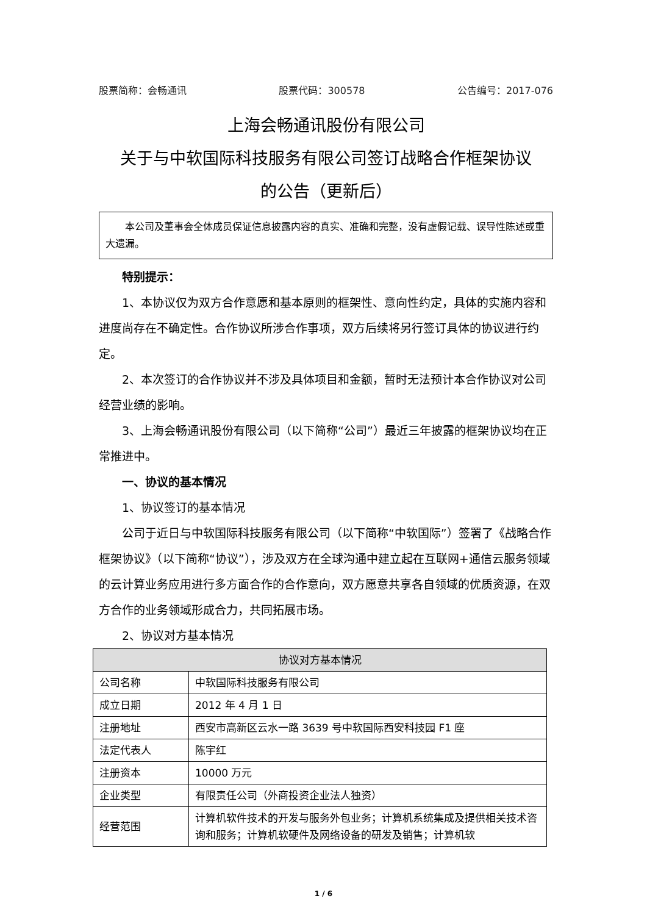股票简称：会畅通讯 股票代码：300578 公告编号：2017-076
上海会畅通讯股份有限公司
关于与中软国际科技服务有限公司签订战略合作框架协议
的公告（更新后）
本公司及董事会全体成员保证信息披露内容的真实、准确和完整，没有虚假记载、误导性陈述或重大遗漏。
特别提示：
1、本协议仅为双方合作意愿和基本原则的框架性、意向性约定，具体的实施内容和进度尚存在不确定性。合作协议所涉合作事项，双方后续将另行签订具体的协议进行约定。
2、本次签订的合作协议并不涉及具体项目和金额，暂时无法预计本合作协议对公司经营业绩的影响。
3、上海会畅通讯股份有限公司（以下简称“公司”）最近三年披露的框架协议均在正常推进中。
一、协议的基本情况
1、协议签订的基本情况
公司于近日与中软国际科技服务有限公司（以下简称“中软国际”）签署了《战略合作框架协议》（以下简称“协议”），涉及双方在全球沟通中建立起在互联网+通信云服务领域的云计算业务应用进行多方面合作的合作意向，双方愿意共享各自领域的优质资源，在双方合作的业务领域形成合力，共同拓展市场。
2、协议对方基本情况
| 协议对方基本情况 | |
| --- | --- |
| 公司名称 | 中软国际科技服务有限公司 |
| 成立日期 | 2012 年 4 月 1 日 |
| 注册地址 | 西安市高新区云水一路 3639 号中软国际西安科技园 F1 座 |
| 法定代表人 | 陈宇红 |
| 注册资本 | 10000 万元 |
| 企业类型 | 有限责任公司（外商投资企业法人独资） |
| 经营范围 | 计算机软件技术的开发与服务外包业务；计算机系统集成及提供相关技术咨询和服务；计算机软硬件及网络设备的研发及销售；计算机软 |
1 / 6